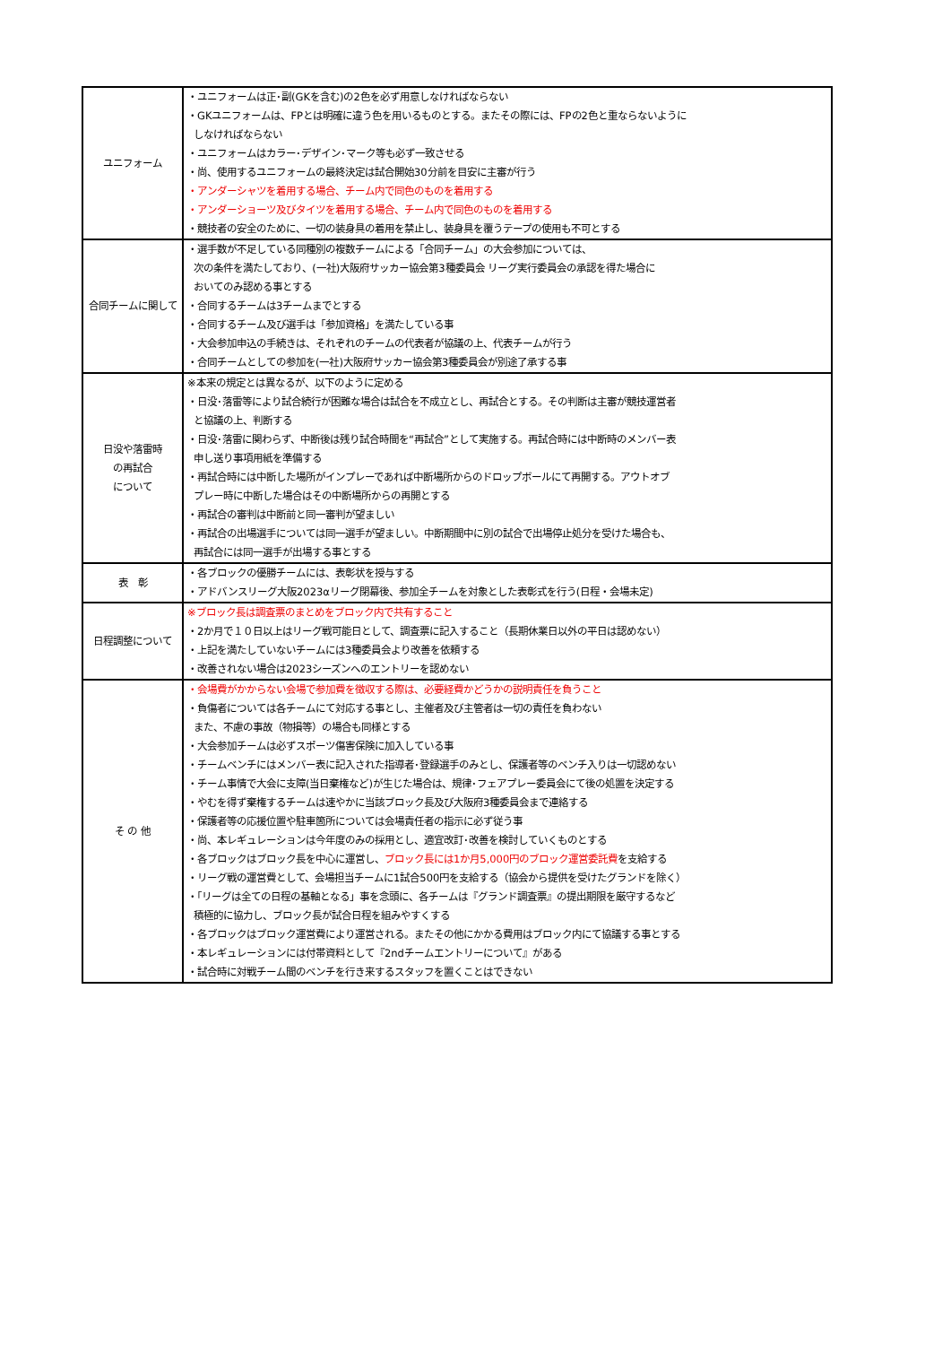| ユニフォーム | ・ユニフォームは正･副(GKを含む)の2色を必ず用意しなければならない ・GKユニフォームは、FPとは明確に違う色を用いるものとする。またその際には、FPの2色と重ならないように しなければならない ・ユニフォームはカラー･デザイン･マーク等も必ず一致させる ・尚、使用するユニフォームの最終決定は試合開始30分前を目安に主審が行う ・アンダーシャツを着用する場合、チーム内で同色のものを着用する ・アンダーショーツ及びタイツを着用する場合、チーム内で同色のものを着用する ・競技者の安全のために、一切の装身具の着用を禁止し、装身具を覆うテープの使用も不可とする |
| 合同チームに関して | ・選手数が不足している同種別の複数チームによる「合同チーム」の大会参加については、 次の条件を満たしており、(一社)大阪府サッカー協会第3種委員会 リーグ実行委員会の承認を得た場合に おいてのみ認める事とする ・合同するチームは3チームまでとする ・合同するチーム及び選手は「参加資格」を満たしている事 ・大会参加申込の手続きは、それぞれのチームの代表者が協議の上、代表チームが行う ・合同チームとしての参加を(一社)大阪府サッカー協会第3種委員会が別途了承する事 |
| 日没や落雷時 の再試合 について | ※本来の規定とは異なるが、以下のように定める ・日没･落雷等により試合続行が困難な場合は試合を不成立とし、再試合とする。その判断は主審が競技運営者 と協議の上、判断する ・日没･落雷に関わらず、中断後は残り試合時間を“再試合”として実施する。再試合時には中断時のメンバー表 申し送り事項用紙を準備する ・再試合時には中断した場所がインプレーであれば中断場所からのドロップボールにて再開する。アウトオブ プレー時に中断した場合はその中断場所からの再開とする ・再試合の審判は中断前と同一審判が望ましい ・再試合の出場選手については同一選手が望ましい。中断期間中に別の試合で出場停止処分を受けた場合も、 再試合には同一選手が出場する事とする |
| 表 彰 | ・各ブロックの優勝チームには、表彰状を授与する ・アドバンスリーグ大阪2023αリーグ閉幕後、参加全チームを対象とした表彰式を行う(日程・会場未定) |
| 日程調整について | ※ブロック長は調査票のまとめをブロック内で共有すること ・2か月で１０日以上はリーグ戦可能日として、調査票に記入すること（長期休業日以外の平日は認めない） ・上記を満たしていないチームには3種委員会より改善を依頼する ・改善されない場合は2023シーズンへのエントリーを認めない |
| そ の 他 | ・会場費がかからない会場で参加費を徴収する際は、必要経費かどうかの説明責任を負うこと ・負傷者については各チームにて対応する事とし、主催者及び主管者は一切の責任を負わない また、不慮の事故（物損等）の場合も同様とする ・大会参加チームは必ずスポーツ傷害保険に加入している事 ・チームベンチにはメンバー表に記入された指導者･登録選手のみとし、保護者等のベンチ入りは一切認めない ・チーム事情で大会に支障(当日棄権など)が生じた場合は、規律･フェアプレー委員会にて後の処置を決定する ・やむを得ず棄権するチームは速やかに当該ブロック長及び大阪府3種委員会まで連絡する ・保護者等の応援位置や駐車箇所については会場責任者の指示に必ず従う事 ・尚、本レギュレーションは今年度のみの採用とし、適宜改訂･改善を検討していくものとする ・各ブロックはブロック長を中心に運営し、 ブロック長には1か月5,000円のブロック運営委託費 を支給する ・リーグ戦の運営費として、会場担当チームに1試合500円を支給する（協会から提供を受けたグランドを除く） ・「リーグは全ての日程の基軸となる」事を念頭に、各チームは『グランド調査票』の提出期限を厳守するなど 積極的に協力し、ブロック長が試合日程を組みやすくする ・各ブロックはブロック運営費により運営される。またその他にかかる費用はブロック内にて協議する事とする ・本レギュレーションには付帯資料として『2ndチームエントリーについて』がある ・試合時に対戦チーム間のベンチを行き来するスタッフを置くことはできない |